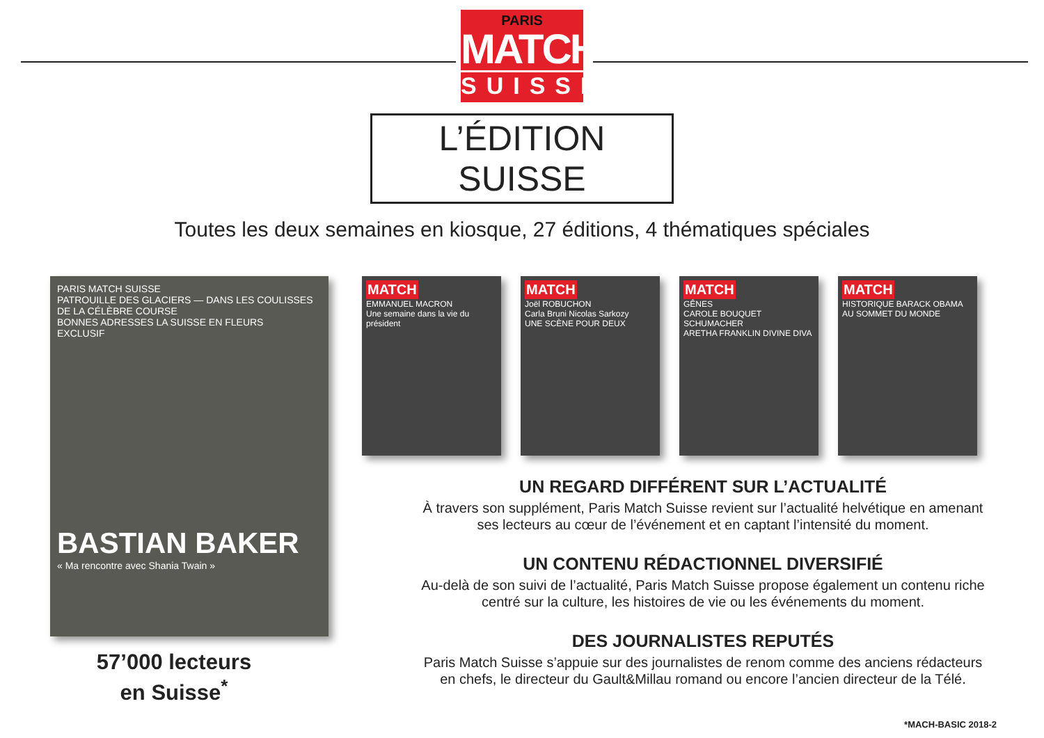PARIS
MATCH
SUISSE
L’ÉDITION SUISSE
Toutes les deux semaines en kiosque, 27 éditions, 4 thématiques spéciales
PARIS MATCH SUISSE
PATROUILLE DES GLACIERS — DANS LES COULISSES DE LA CÉLÈBRE COURSE
BONNES ADRESSES LA SUISSE EN FLEURS
EXCLUSIF
BASTIAN BAKER
« Ma rencontre avec Shania Twain »
57’000 lecteurs
en Suisse<sup>*</sup>
MATCH
EMMANUEL MACRON
Une semaine dans la vie du président
MATCH
Joël ROBUCHON
Carla Bruni Nicolas Sarkozy
UNE SCÈNE POUR DEUX
MATCH
GÊNES
CAROLE BOUQUET
SCHUMACHER
ARETHA FRANKLIN DIVINE DIVA
MATCH
HISTORIQUE BARACK OBAMA AU SOMMET DU MONDE
UN REGARD DIFFÉRENT SUR L’ACTUALITÉ
À travers son supplément, Paris Match Suisse revient sur l’actualité helvétique en amenant
ses lecteurs au cœur de l’événement et en captant l’intensité du moment.
UN CONTENU RÉDACTIONNEL DIVERSIFIÉ
Au-delà de son suivi de l’actualité, Paris Match Suisse propose également un contenu riche
centré sur la culture, les histoires de vie ou les événements du moment.
DES JOURNALISTES REPUTÉS
Paris Match Suisse s’appuie sur des journalistes de renom comme des anciens rédacteurs
en chefs, le directeur du Gault&Millau romand ou encore l’ancien directeur de la Télé.
*MACH-BASIC 2018-2